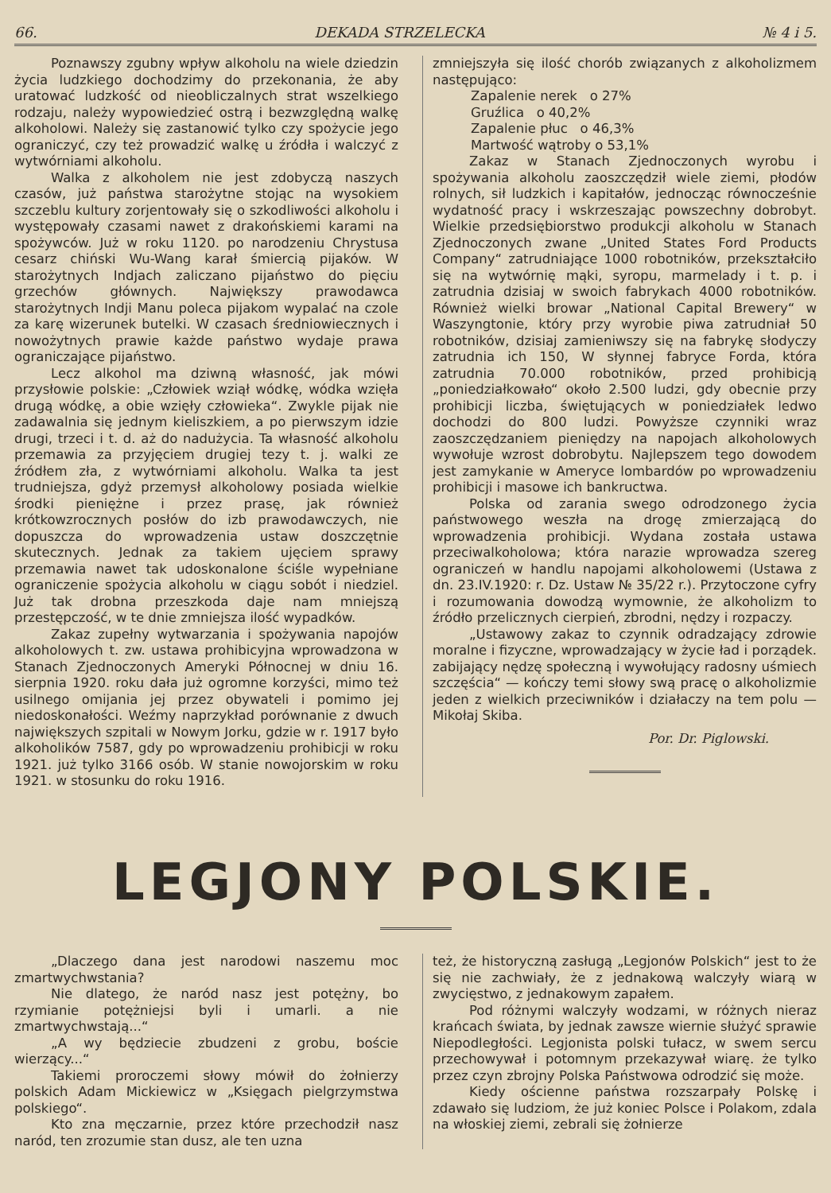66. DEKADA STRZELECKA № 4 i 5.
Poznawszy zgubny wpływ alkoholu na wiele dziedzin życia ludzkiego dochodzimy do przekonania, że aby uratować ludzkość od nieobliczalnych strat wszelkiego rodzaju, należy wypowiedzieć ostrą i bezwzględną walkę alkoholowi. Należy się zastanowić tylko czy spożycie jego ograniczyć, czy też prowadzić walkę u źródła i walczyć z wytwórniami alkoholu.
Walka z alkoholem nie jest zdobyczą naszych czasów, już państwa starożytne stojąc na wysokiem szczeblu kultury zorjentowały się o szkodliwości alkoholu i występowały czasami nawet z drakońskiemi karami na spożywców. Już w roku 1120. po narodzeniu Chrystusa cesarz chiński Wu-Wang karał śmiercią pijaków. W starożytnych Indjach zaliczano pijaństwo do pięciu grzechów głównych. Największy prawodawca starożytnych Indji Manu poleca pijakom wypalać na czole za karę wizerunek butelki. W czasach średniowiecznych i nowożytnych prawie każde państwo wydaje prawa ograniczające pijaństwo.
Lecz alkohol ma dziwną własność, jak mówi przysłowie polskie: „Człowiek wziął wódkę, wódka wzięła drugą wódkę, a obie wzięły człowieka“. Zwykle pijak nie zadawalnia się jednym kieliszkiem, a po pierwszym idzie drugi, trzeci i t. d. aż do nadużycia. Ta własność alkoholu przemawia za przyjęciem drugiej tezy t. j. walki ze źródłem zła, z wytwórniami alkoholu. Walka ta jest trudniejsza, gdyż przemysł alkoholowy posiada wielkie środki pieniężne i przez prasę, jak również krótkowzrocznych posłów do izb prawodawczych, nie dopuszcza do wprowadzenia ustaw doszczętnie skutecznych. Jednak za takiem ujęciem sprawy przemawia nawet tak udoskonalone ściśle wypełniane ograniczenie spożycia alkoholu w ciągu sobót i niedziel. Już tak drobna przeszkoda daje nam mniejszą przestępczość, w te dnie zmniejsza ilość wypadków.
Zakaz zupełny wytwarzania i spożywania napojów alkoholowych t. zw. ustawa prohibicyjna wprowadzona w Stanach Zjednoczonych Ameryki Północnej w dniu 16. sierpnia 1920. roku dała już ogromne korzyści, mimo też usilnego omijania jej przez obywateli i pomimo jej niedoskonałości. Weźmy naprzykład porównanie z dwuch największych szpitali w Nowym Jorku, gdzie w r. 1917 było alkoholików 7587, gdy po wprowadzeniu prohibicji w roku 1921. już tylko 3166 osób. W stanie nowojorskim w roku 1921. w stosunku do roku 1916.
zmniejszyła się ilość chorób związanych z alkoholizmem następująco:
Zapalenie nerek o 27%
Gruźlica o 40,2%
Zapalenie płuc o 46,3%
Martwość wątroby o 53,1%
Zakaz w Stanach Zjednoczonych wyrobu i spożywania alkoholu zaoszczędził wiele ziemi, płodów rolnych, sił ludzkich i kapitałów, jednocząc równocześnie wydatność pracy i wskrzeszając powszechny dobrobyt. Wielkie przedsiębiorstwo produkcji alkoholu w Stanach Zjednoczonych zwane „United States Ford Products Company“ zatrudniające 1000 robotników, przekształciło się na wytwórnię mąki, syropu, marmelady i t. p. i zatrudnia dzisiaj w swoich fabrykach 4000 robotników. Również wielki browar „National Capital Brewery“ w Waszyngtonie, który przy wyrobie piwa zatrudniał 50 robotników, dzisiaj zamieniwszy się na fabrykę słodyczy zatrudnia ich 150, W słynnej fabryce Forda, która zatrudnia 70.000 robotników, przed prohibicją „poniedziałkowało“ około 2.500 ludzi, gdy obecnie przy prohibicji liczba, świętujących w poniedziałek ledwo dochodzi do 800 ludzi. Powyższe czynniki wraz zaoszczędzaniem pieniędzy na napojach alkoholowych wywołuje wzrost dobrobytu. Najlepszem tego dowodem jest zamykanie w Ameryce lombardów po wprowadzeniu prohibicji i masowe ich bankructwa.
Polska od zarania swego odrodzonego życia państwowego weszła na drogę zmierzającą do wprowadzenia prohibicji. Wydana została ustawa przeciwalkoholowa; która narazie wprowadza szereg ograniczeń w handlu napojami alkoholowemi (Ustawa z dn. 23.IV.1920: r. Dz. Ustaw № 35/22 r.). Przytoczone cyfry i rozumowania dowodzą wymownie, że alkoholizm to źródło przelicznych cierpień, zbrodni, nędzy i rozpaczy.
„Ustawowy zakaz to czynnik odradzający zdrowie moralne i fizyczne, wprowadzający w życie ład i porządek. zabijający nędzę społeczną i wywołujący radosny uśmiech szczęścia“ — kończy temi słowy swą pracę o alkoholizmie jeden z wielkich przeciwników i działaczy na tem polu — Mikołaj Skiba.
Por. Dr. Piglowski.
LEGJONY POLSKIE.
„Dlaczego dana jest narodowi naszemu moc zmartwychwstania?
Nie dlatego, że naród nasz jest potężny, bo rzymianie potężniejsi byli i umarli. a nie zmartwychwstają...“
„A wy będziecie zbudzeni z grobu, boście wierzący...“
Takiemi proroczemi słowy mówił do żołnierzy polskich Adam Mickiewicz w „Księgach pielgrzymstwa polskiego“.
Kto zna męczarnie, przez które przechodził nasz naród, ten zrozumie stan dusz, ale ten uzna
też, że historyczną zasługą „Legjonów Polskich“ jest to że się nie zachwiały, że z jednakową walczyły wiarą w zwycięstwo, z jednakowym zapałem.
Pod różnymi walczyły wodzami, w różnych nieraz krańcach świata, by jednak zawsze wiernie służyć sprawie Niepodległości. Legjonista polski tułacz, w swem sercu przechowywał i potomnym przekazywał wiarę. że tylko przez czyn zbrojny Polska Państwowa odrodzić się może.
Kiedy ościenne państwa rozszarpały Polskę i zdawało się ludziom, że już koniec Polsce i Polakom, zdala na włoskiej ziemi, zebrali się żołnierze